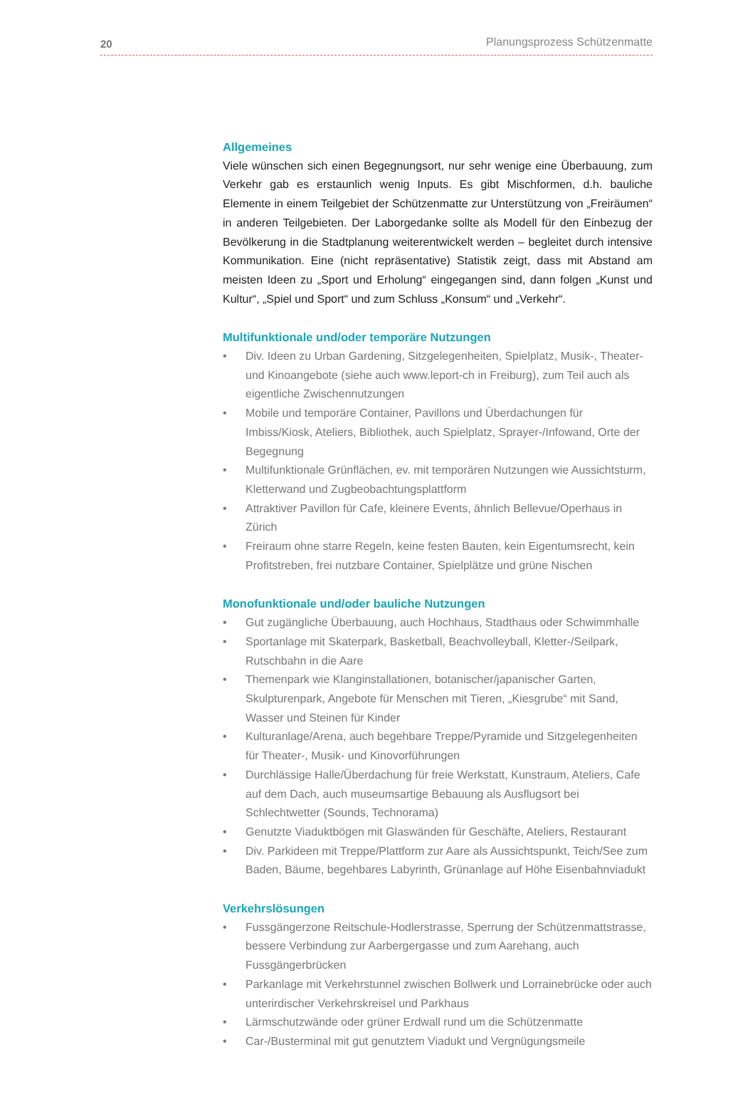20 Planungsprozess Schützenmatte
Allgemeines
Viele wünschen sich einen Begegnungsort, nur sehr wenige eine Überbauung, zum Verkehr gab es erstaunlich wenig Inputs. Es gibt Mischformen, d.h. bauliche Elemente in einem Teilgebiet der Schützenmatte zur Unterstützung von „Freiräumen“ in anderen Teilgebieten. Der Laborgedanke sollte als Modell für den Einbezug der Bevölkerung in die Stadtplanung weiterentwickelt werden – begleitet durch intensive Kommunikation. Eine (nicht repräsentative) Statistik zeigt, dass mit Abstand am meisten Ideen zu „Sport und Erholung“ eingegangen sind, dann folgen „Kunst und Kultur“, „Spiel und Sport“ und zum Schluss „Konsum“ und „Verkehr“.
Multifunktionale und/oder temporäre Nutzungen
• Div. Ideen zu Urban Gardening, Sitzgelegenheiten, Spielplatz, Musik-, Theater- und Kinoangebote (siehe auch www.leport-ch in Freiburg), zum Teil auch als eigentliche Zwischennutzungen
• Mobile und temporäre Container, Pavillons und Überdachungen für Imbiss/Kiosk, Ateliers, Bibliothek, auch Spielplatz, Sprayer-/Infowand, Orte der Begegnung
• Multifunktionale Grünflächen, ev. mit temporären Nutzungen wie Aussichtsturm, Kletterwand und Zugbeobachtungsplattform
• Attraktiver Pavillon für Cafe, kleinere Events, ähnlich Bellevue/Operhaus in Zürich
• Freiraum ohne starre Regeln, keine festen Bauten, kein Eigentumsrecht, kein Profitstreben, frei nutzbare Container, Spielplätze und grüne Nischen
Monofunktionale und/oder bauliche Nutzungen
• Gut zugängliche Überbauung, auch Hochhaus, Stadthaus oder Schwimmhalle
• Sportanlage mit Skaterpark, Basketball, Beachvolleyball, Kletter-/Seilpark, Rutschbahn in die Aare
• Themenpark wie Klanginstallationen, botanischer/japanischer Garten, Skulpturenpark, Angebote für Menschen mit Tieren, „Kiesgrube“ mit Sand, Wasser und Steinen für Kinder
• Kulturanlage/Arena, auch begehbare Treppe/Pyramide und Sitzgelegenheiten für Theater-, Musik- und Kinovorführungen
• Durchlässige Halle/Überdachung für freie Werkstatt, Kunstraum, Ateliers, Cafe auf dem Dach, auch museumsartige Bebauung als Ausflugsort bei Schlechtwetter (Sounds, Technorama)
• Genutzte Viaduktbögen mit Glaswänden für Geschäfte, Ateliers, Restaurant
• Div. Parkideen mit Treppe/Plattform zur Aare als Aussichtspunkt, Teich/See zum Baden, Bäume, begehbares Labyrinth, Grünanlage auf Höhe Eisenbahnviadukt
Verkehrslösungen
• Fussgängerzone Reitschule-Hodlerstrasse, Sperrung der Schützenmattstrasse, bessere Verbindung zur Aarbergergasse und zum Aarehang, auch Fussgängerbrücken
• Parkanlage mit Verkehrstunnel zwischen Bollwerk und Lorrainebrücke oder auch unterirdischer Verkehrskreisel und Parkhaus
• Lärmschutzwände oder grüner Erdwall rund um die Schützenmatte
• Car-/Busterminal mit gut genutztem Viadukt und Vergnügungsmeile